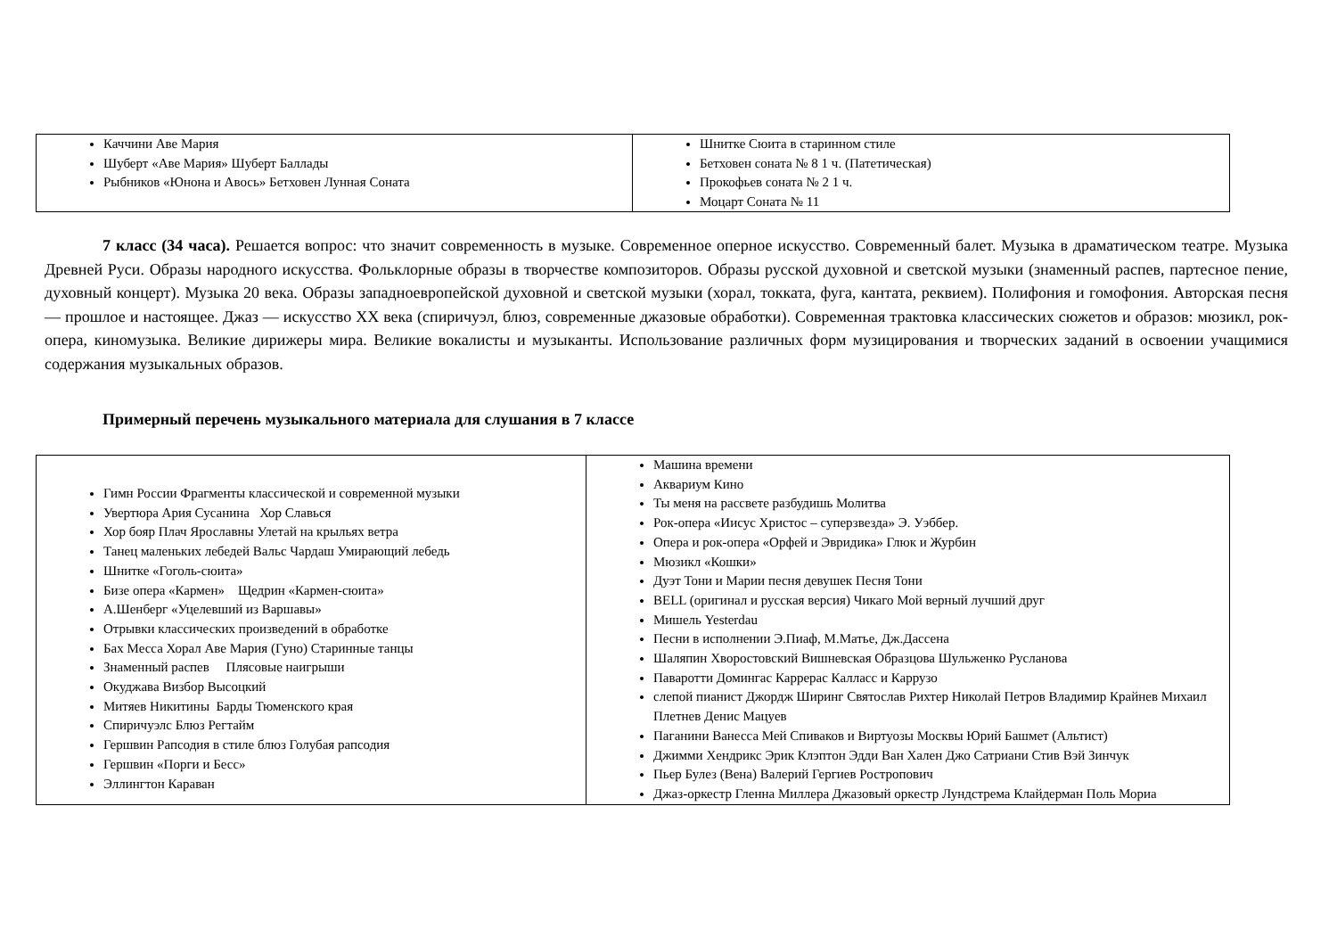| Каччини Аве Мария Шуберт «Аве Мария» Шуберт Баллады Рыбников «Юнона и Авось» Бетховен Лунная Соната | Шнитке Сюита в старинном стиле Бетховен соната № 8 1 ч. (Патетическая) Прокофьев соната № 2 1 ч. Моцарт Соната № 11 |
7 класс (34 часа). Решается вопрос: что значит современность в музыке. Современное оперное искусство. Современный балет. Музыка в драматическом театре. Музыка Древней Руси. Образы народного искусства. Фольклорные образы в творчестве композиторов. Образы русской духовной и светской музыки (знаменный распев, партесное пение, духовный концерт). Музыка 20 века. Образы западноевропейской духовной и светской музыки (хорал, токката, фуга, кантата, реквием). Полифония и гомофония. Авторская песня — прошлое и настоящее. Джаз — искусство XX века (спиричуэл, блюз, современные джазовые обработки). Современная трактовка классических сюжетов и образов: мюзикл, рок-опера, киномузыка. Великие дирижеры мира. Великие вокалисты и музыканты. Использование различных форм музицирования и творческих заданий в освоении учащимися содержания музыкальных образов.
Примерный перечень музыкального материала для слушания в 7 классе
| Гимн России Фрагменты классической и современной музыки Увертюра Ария Сусанина Хор Славься Хор бояр Плач Ярославны Улетай на крыльях ветра Танец маленьких лебедей Вальс Чардаш Умирающий лебедь Шнитке «Гоголь-сюита» Бизе опера «Кармен» Щедрин «Кармен-сюита» А.Шенберг «Уцелевший из Варшавы» Отрывки классических произведений в обработке Бах Месса Хорал Аве Мария (Гуно) Старинные танцы Знаменный распев Плясовые наигрыши Окуджава Визбор Высоцкий Митяев Никитины Барды Тюменского края Спиричуэлс Блюз Регтайм Гершвин Рапсодия в стиле блюз Голубая рапсодия Гершвин «Порги и Бесс» Эллингтон Караван | Машина времени Аквариум Кино Ты меня на рассвете разбудишь Молитва Рок-опера «Иисус Христос – суперзвезда» Э. Уэббер. Опера и рок-опера «Орфей и Эвридика» Глюк и Журбин Мюзикл «Кошки» Дуэт Тони и Марии песня девушек Песня Тони BELL (оригинал и русская версия) Чикаго Мой верный лучший друг Мишель Yesterdau Песни в исполнении Э.Пиаф, М.Матье, Дж.Дассена Шаляпин Хворостовский Вишневская Образцова Шульженко Русланова Паваротти Домингас Каррерас Калласс и Каррузо слепой пианист Джордж Ширинг Святослав Рихтер Николай Петров Владимир Крайнев Михаил Плетнев Денис Мацуев Паганини Ванесса Мей Спиваков и Виртуозы Москвы Юрий Башмет (Альтист) Джимми Хендрикс Эрик Клэптон Эдди Ван Хален Джо Сатриани Стив Вэй Зинчук Пьер Булез (Вена) Валерий Гергиев Ростропович Джаз-оркестр Гленна Миллера Джазовый оркестр Лундстрема Клайдерман Поль Мориа |